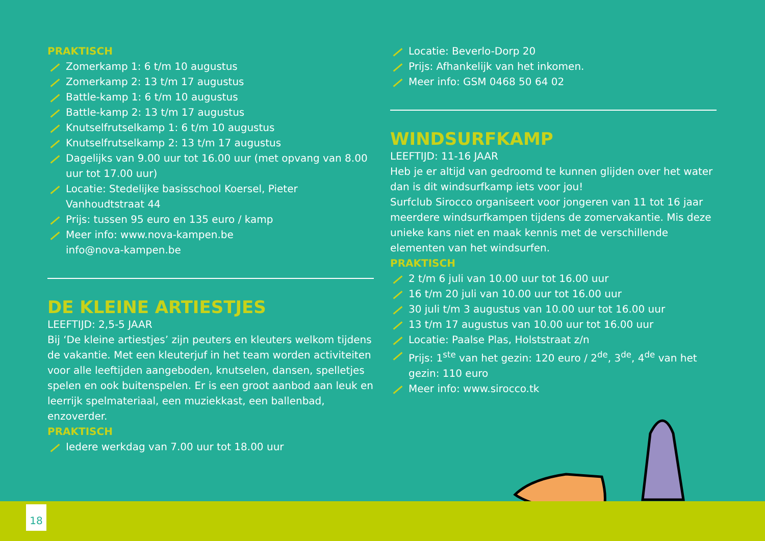PRAKTISCH
Zomerkamp 1: 6 t/m 10 augustus
Zomerkamp 2: 13 t/m 17 augustus
Battle-kamp 1: 6 t/m 10 augustus
Battle-kamp 2: 13 t/m 17 augustus
Knutselfrutselkamp 1: 6 t/m 10 augustus
Knutselfrutselkamp 2: 13 t/m 17 augustus
Dagelijks van 9.00 uur tot 16.00 uur (met opvang van 8.00 uur tot 17.00 uur)
Locatie: Stedelijke basisschool Koersel, Pieter Vanhoudtstraat 44
Prijs: tussen 95 euro en 135 euro / kamp
Meer info: www.nova-kampen.be
info@nova-kampen.be
DE KLEINE ARTIESTJES
LEEFTIJD: 2,5-5 JAAR
Bij ‘De kleine artiestjes’ zijn peuters en kleuters welkom tijdens de vakantie. Met een kleuterjuf in het team worden activiteiten voor alle leeftijden aangeboden, knutselen, dansen, spelletjes spelen en ook buitenspelen. Er is een groot aanbod aan leuk en leerrijk spelmateriaal, een muziekkast, een ballenbad, enzoverder.
PRAKTISCH
Iedere werkdag van 7.00 uur tot 18.00 uur
Locatie: Beverlo-Dorp 20
Prijs: Afhankelijk van het inkomen.
Meer info: GSM 0468 50 64 02
WINDSURFKAMP
LEEFTIJD: 11-16 JAAR
Heb je er altijd van gedroomd te kunnen glijden over het water dan is dit windsurfkamp iets voor jou!
Surfclub Sirocco organiseert voor jongeren van 11 tot 16 jaar meerdere windsurfkampen tijdens de zomervakantie. Mis deze unieke kans niet en maak kennis met de verschillende elementen van het windsurfen.
PRAKTISCH
2 t/m 6 juli van 10.00 uur tot 16.00 uur
16 t/m 20 juli van 10.00 uur tot 16.00 uur
30 juli t/m 3 augustus van 10.00 uur tot 16.00 uur
13 t/m 17 augustus van 10.00 uur tot 16.00 uur
Locatie: Paalse Plas, Holststraat z/n
Prijs: 1<sup>ste</sup> van het gezin: 120 euro / 2<sup>de</sup>, 3<sup>de</sup>, 4<sup>de</sup> van het gezin: 110 euro
Meer info: www.sirocco.tk
18